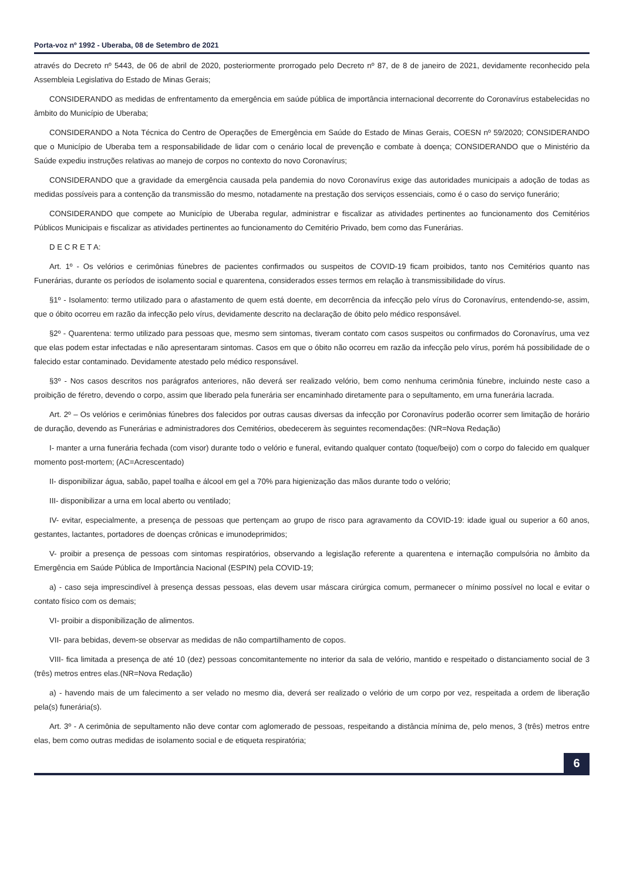Porta-voz nº 1992 - Uberaba, 08 de Setembro de 2021
através do Decreto nº 5443, de 06 de abril de 2020, posteriormente prorrogado pelo Decreto nº 87, de 8 de janeiro de 2021, devidamente reconhecido pela Assembleia Legislativa do Estado de Minas Gerais;
CONSIDERANDO as medidas de enfrentamento da emergência em saúde pública de importância internacional decorrente do Coronavírus estabelecidas no âmbito do Município de Uberaba;
CONSIDERANDO a Nota Técnica do Centro de Operações de Emergência em Saúde do Estado de Minas Gerais, COESN nº 59/2020; CONSIDERANDO que o Município de Uberaba tem a responsabilidade de lidar com o cenário local de prevenção e combate à doença; CONSIDERANDO que o Ministério da Saúde expediu instruções relativas ao manejo de corpos no contexto do novo Coronavírus;
CONSIDERANDO que a gravidade da emergência causada pela pandemia do novo Coronavírus exige das autoridades municipais a adoção de todas as medidas possíveis para a contenção da transmissão do mesmo, notadamente na prestação dos serviços essenciais, como é o caso do serviço funerário;
CONSIDERANDO que compete ao Município de Uberaba regular, administrar e fiscalizar as atividades pertinentes ao funcionamento dos Cemitérios Públicos Municipais e fiscalizar as atividades pertinentes ao funcionamento do Cemitério Privado, bem como das Funerárias.
D E C R E T A:
Art. 1º - Os velórios e cerimônias fúnebres de pacientes confirmados ou suspeitos de COVID-19 ficam proibidos, tanto nos Cemitérios quanto nas Funerárias, durante os períodos de isolamento social e quarentena, considerados esses termos em relação à transmissibilidade do vírus.
§1º - Isolamento: termo utilizado para o afastamento de quem está doente, em decorrência da infecção pelo vírus do Coronavírus, entendendo-se, assim, que o óbito ocorreu em razão da infecção pelo vírus, devidamente descrito na declaração de óbito pelo médico responsável.
§2º - Quarentena: termo utilizado para pessoas que, mesmo sem sintomas, tiveram contato com casos suspeitos ou confirmados do Coronavírus, uma vez que elas podem estar infectadas e não apresentaram sintomas. Casos em que o óbito não ocorreu em razão da infecção pelo vírus, porém há possibilidade de o falecido estar contaminado. Devidamente atestado pelo médico responsável.
§3º - Nos casos descritos nos parágrafos anteriores, não deverá ser realizado velório, bem como nenhuma cerimônia fúnebre, incluindo neste caso a proibição de féretro, devendo o corpo, assim que liberado pela funerária ser encaminhado diretamente para o sepultamento, em urna funerária lacrada.
Art. 2º – Os velórios e cerimônias fúnebres dos falecidos por outras causas diversas da infecção por Coronavírus poderão ocorrer sem limitação de horário de duração, devendo as Funerárias e administradores dos Cemitérios, obedecerem às seguintes recomendações: (NR=Nova Redação)
I- manter a urna funerária fechada (com visor) durante todo o velório e funeral, evitando qualquer contato (toque/beijo) com o corpo do falecido em qualquer momento post-mortem; (AC=Acrescentado)
II- disponibilizar água, sabão, papel toalha e álcool em gel a 70% para higienização das mãos durante todo o velório;
III- disponibilizar a urna em local aberto ou ventilado;
IV- evitar, especialmente, a presença de pessoas que pertençam ao grupo de risco para agravamento da COVID-19: idade igual ou superior a 60 anos, gestantes, lactantes, portadores de doenças crônicas e imunodeprimidos;
V- proibir a presença de pessoas com sintomas respiratórios, observando a legislação referente a quarentena e internação compulsória no âmbito da Emergência em Saúde Pública de Importância Nacional (ESPIN) pela COVID-19;
a) - caso seja imprescindível à presença dessas pessoas, elas devem usar máscara cirúrgica comum, permanecer o mínimo possível no local e evitar o contato físico com os demais;
VI- proibir a disponibilização de alimentos.
VII- para bebidas, devem-se observar as medidas de não compartilhamento de copos.
VIII- fica limitada a presença de até 10 (dez) pessoas concomitantemente no interior da sala de velório, mantido e respeitado o distanciamento social de 3 (três) metros entres elas.(NR=Nova Redação)
a) - havendo mais de um falecimento a ser velado no mesmo dia, deverá ser realizado o velório de um corpo por vez, respeitada a ordem de liberação pela(s) funerária(s).
Art. 3º - A cerimônia de sepultamento não deve contar com aglomerado de pessoas, respeitando a distância mínima de, pelo menos, 3 (três) metros entre elas, bem como outras medidas de isolamento social e de etiqueta respiratória;
6